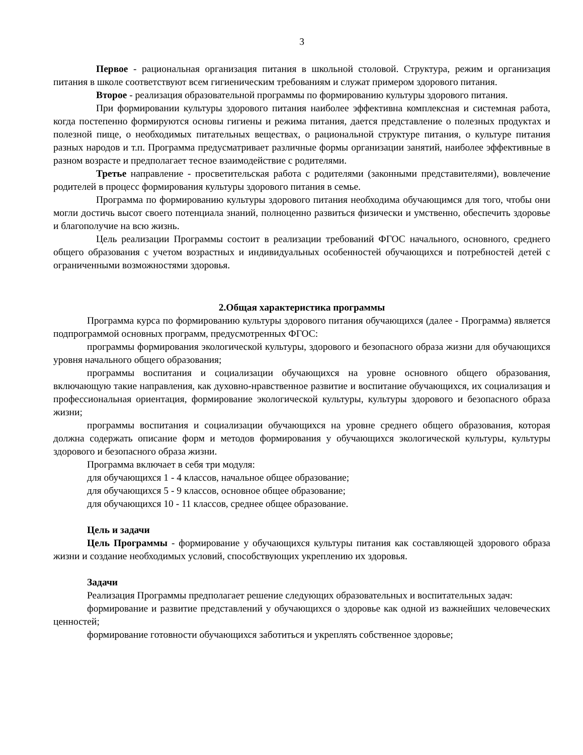3
Первое - рациональная организация питания в школьной столовой. Структура, режим и организация питания в школе соответствуют всем гигиеническим требованиям и служат примером здорового питания.
Второе - реализация образовательной программы по формированию культуры здорового питания.
При формировании культуры здорового питания наиболее эффективна комплексная и системная работа, когда постепенно формируются основы гигиены и режима питания, дается представление о полезных продуктах и полезной пище, о необходимых питательных веществах, о рациональной структуре питания, о культуре питания разных народов и т.п. Программа предусматривает различные формы организации занятий, наиболее эффективные в разном возрасте и предполагает тесное взаимодействие с родителями.
Третье направление - просветительская работа с родителями (законными представителями), вовлечение родителей в процесс формирования культуры здорового питания в семье.
Программа по формированию культуры здорового питания необходима обучающимся для того, чтобы они могли достичь высот своего потенциала знаний, полноценно развиться физически и умственно, обеспечить здоровье и благополучие на всю жизнь.
Цель реализации Программы состоит в реализации требований ФГОС начального, основного, среднего общего образования с учетом возрастных и индивидуальных особенностей обучающихся и потребностей детей с ограниченными возможностями здоровья.
2.Общая характеристика программы
Программа курса по формированию культуры здорового питания обучающихся (далее - Программа) является подпрограммой основных программ, предусмотренных ФГОС:
программы формирования экологической культуры, здорового и безопасного образа жизни для обучающихся уровня начального общего образования;
программы воспитания и социализации обучающихся на уровне основного общего образования, включающую такие направления, как духовно-нравственное развитие и воспитание обучающихся, их социализация и профессиональная ориентация, формирование экологической культуры, культуры здорового и безопасного образа жизни;
программы воспитания и социализации обучающихся на уровне среднего общего образования, которая должна содержать описание форм и методов формирования у обучающихся экологической культуры, культуры здорового и безопасного образа жизни.
Программа включает в себя три модуля:
для обучающихся 1 - 4 классов, начальное общее образование;
для обучающихся 5 - 9 классов, основное общее образование;
для обучающихся 10 - 11 классов, среднее общее образование.
Цель и задачи
Цель Программы - формирование у обучающихся культуры питания как составляющей здорового образа жизни и создание необходимых условий, способствующих укреплению их здоровья.
Задачи
Реализация Программы предполагает решение следующих образовательных и воспитательных задач:
формирование и развитие представлений у обучающихся о здоровье как одной из важнейших человеческих ценностей;
формирование готовности обучающихся заботиться и укреплять собственное здоровье;